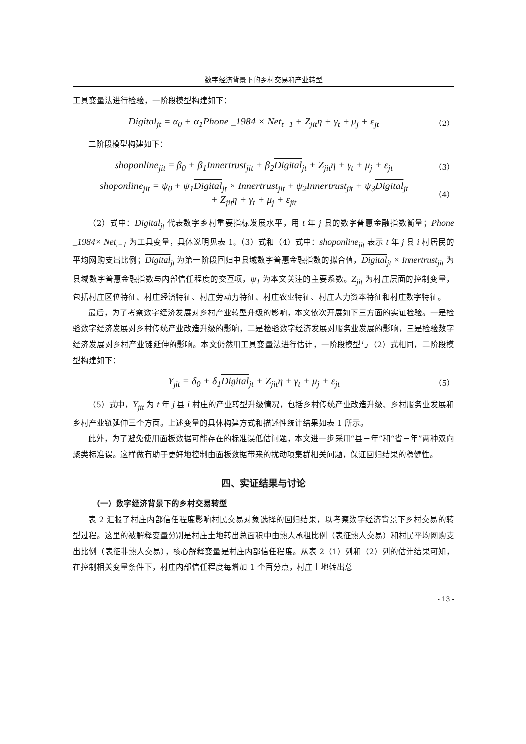数字经济背景下的乡村交易和产业转型
工具变量法进行检验，一阶段模型构建如下：
Digital<sub>jt</sub> = α<sub>0</sub> + α<sub>1</sub>Phone _1984 × Net<sub>t−1</sub> + Z<sub>jit</sub>η + γ<sub>t</sub> + μ<sub>j</sub> + ε<sub>jt</sub> （2）
二阶段模型构建如下：
shoponline<sub>jit</sub> = β<sub>0</sub> + β<sub>1</sub>Innertrust<sub>jit</sub> + β<sub>2</sub>Digital<sub>jt</sub> + Z<sub>jit</sub>η + γ<sub>t</sub> + μ<sub>j</sub> + ε<sub>jt</sub> （3）
shoponline<sub>jit</sub> = ψ<sub>0</sub> + ψ<sub>1</sub>Digital<sub>jt</sub> × Innertrust<sub>jit</sub> + ψ<sub>2</sub>Innertrust<sub>jit</sub> + ψ<sub>3</sub>Digital<sub>jt</sub>
+ Z<sub>jit</sub>η + γ<sub>t</sub> + μ<sub>j</sub> + ε<sub>jit</sub> （4）
（2）式中：Digital<sub>jt</sub> 代表数字乡村重要指标发展水平，用 t 年 j 县的数字普惠金融指数衡量；Phone _1984× Net<sub>t−1</sub> 为工具变量，具体说明见表 1。（3）式和（4）式中：shoponline<sub>jit</sub> 表示 t 年 j 县 i 村居民的平均网购支出比例；Digital <sub>jt</sub> 为第一阶段回归中县域数字普惠金融指数的拟合值，Digital <sub>jt</sub> × Innertrust<sub>jit</sub> 为县域数字普惠金融指数与内部信任程度的交互项，ψ<sub>1</sub> 为本文关注的主要系数。Z<sub>jit</sub> 为村庄层面的控制变量，包括村庄区位特征、村庄经济特征、村庄劳动力特征、村庄农业特征、村庄人力资本特征和村庄数字特征。
最后，为了考察数字经济发展对乡村产业转型升级的影响，本文依次开展如下三方面的实证检验。一是检验数字经济发展对乡村传统产业改造升级的影响，二是检验数字经济发展对服务业发展的影响，三是检验数字经济发展对乡村产业链延伸的影响。本文仍然用工具变量法进行估计，一阶段模型与（2）式相同，二阶段模型构建如下：
Y<sub>jit</sub> = δ<sub>0</sub> + δ<sub>1</sub>Digital<sub>jt</sub> + Z<sub>jit</sub>η + γ<sub>t</sub> + μ<sub>j</sub> + ε<sub>jt</sub> （5）
（5）式中，Y<sub>jit</sub> 为 t 年 j 县 i 村庄的产业转型升级情况，包括乡村传统产业改造升级、乡村服务业发展和乡村产业链延伸三个方面。上述变量的具体构建方式和描述性统计结果如表 1 所示。
此外，为了避免使用面板数据可能存在的标准误低估问题，本文进一步采用“县－年”和“省－年”两种双向聚类标准误。这样做有助于更好地控制由面板数据带来的扰动项集群相关问题，保证回归结果的稳健性。
四、实证结果与讨论
（一）数字经济背景下的乡村交易转型
表 2 汇报了村庄内部信任程度影响村民交易对象选择的回归结果，以考察数字经济背景下乡村交易的转型过程。这里的被解释变量分别是村庄土地转出总面积中由熟人承租比例（表征熟人交易）和村民平均网购支出比例（表征非熟人交易），核心解释变量是村庄内部信任程度。从表 2（1）列和（2）列的估计结果可知，在控制相关变量条件下，村庄内部信任程度每增加 1 个百分点，村庄土地转出总
- 13 -